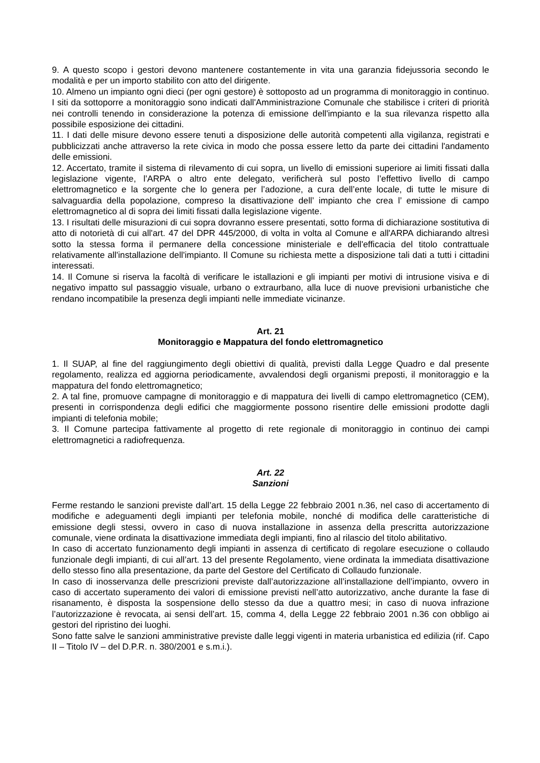9. A questo scopo i gestori devono mantenere costantemente in vita una garanzia fidejussoria secondo le modalità e per un importo stabilito con atto del dirigente.
10. Almeno un impianto ogni dieci (per ogni gestore) è sottoposto ad un programma di monitoraggio in continuo. I siti da sottoporre a monitoraggio sono indicati dall'Amministrazione Comunale che stabilisce i criteri di priorità nei controlli tenendo in considerazione la potenza di emissione dell'impianto e la sua rilevanza rispetto alla possibile esposizione dei cittadini.
11. I dati delle misure devono essere tenuti a disposizione delle autorità competenti alla vigilanza, registrati e pubblicizzati anche attraverso la rete civica in modo che possa essere letto da parte dei cittadini l'andamento delle emissioni.
12. Accertato, tramite il sistema di rilevamento di cui sopra, un livello di emissioni superiore ai limiti fissati dalla legislazione vigente, l’ARPA o altro ente delegato, verificherà sul posto l’effettivo livello di campo elettromagnetico e la sorgente che lo genera per l’adozione, a cura dell’ente locale, di tutte le misure di salvaguardia della popolazione, compreso la disattivazione dell’ impianto che crea l’ emissione di campo elettromagnetico al di sopra dei limiti fissati dalla legislazione vigente.
13. I risultati delle misurazioni di cui sopra dovranno essere presentati, sotto forma di dichiarazione sostitutiva di atto di notorietà di cui all'art. 47 del DPR 445/2000, di volta in volta al Comune e all'ARPA dichiarando altresì sotto la stessa forma il permanere della concessione ministeriale e dell'efficacia del titolo contrattuale relativamente all'installazione dell'impianto. Il Comune su richiesta mette a disposizione tali dati a tutti i cittadini interessati.
14. Il Comune si riserva la facoltà di verificare le istallazioni e gli impianti per motivi di intrusione visiva e di negativo impatto sul passaggio visuale, urbano o extraurbano, alla luce di nuove previsioni urbanistiche che rendano incompatibile la presenza degli impianti nelle immediate vicinanze.
Art. 21
Monitoraggio e Mappatura del fondo elettromagnetico
1. Il SUAP, al fine del raggiungimento degli obiettivi di qualità, previsti dalla Legge Quadro e dal presente regolamento, realizza ed aggiorna periodicamente, avvalendosi degli organismi preposti, il monitoraggio e la mappatura del fondo elettromagnetico;
2. A tal fine, promuove campagne di monitoraggio e di mappatura dei livelli di campo elettromagnetico (CEM), presenti in corrispondenza degli edifici che maggiormente possono risentire delle emissioni prodotte dagli impianti di telefonia mobile;
3. Il Comune partecipa fattivamente al progetto di rete regionale di monitoraggio in continuo dei campi elettromagnetici a radiofrequenza.
Art. 22
Sanzioni
Ferme restando le sanzioni previste dall’art. 15 della Legge 22 febbraio 2001 n.36, nel caso di accertamento di modifiche e adeguamenti degli impianti per telefonia mobile, nonché di modifica delle caratteristiche di emissione degli stessi, ovvero in caso di nuova installazione in assenza della prescritta autorizzazione comunale, viene ordinata la disattivazione immediata degli impianti, fino al rilascio del titolo abilitativo.
In caso di accertato funzionamento degli impianti in assenza di certificato di regolare esecuzione o collaudo funzionale degli impianti, di cui all’art. 13 del presente Regolamento, viene ordinata la immediata disattivazione dello stesso fino alla presentazione, da parte del Gestore del Certificato di Collaudo funzionale.
In caso di inosservanza delle prescrizioni previste dall’autorizzazione all’installazione dell’impianto, ovvero in caso di accertato superamento dei valori di emissione previsti nell’atto autorizzativo, anche durante la fase di risanamento, è disposta la sospensione dello stesso da due a quattro mesi; in caso di nuova infrazione l’autorizzazione è revocata, ai sensi dell’art. 15, comma 4, della Legge 22 febbraio 2001 n.36 con obbligo ai gestori del ripristino dei luoghi.
Sono fatte salve le sanzioni amministrative previste dalle leggi vigenti in materia urbanistica ed edilizia (rif. Capo II – Titolo IV – del D.P.R. n. 380/2001 e s.m.i.).